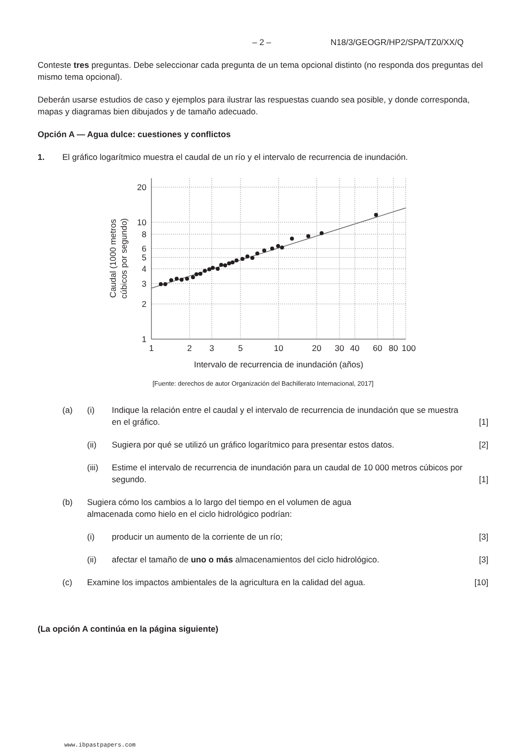– 2 – N18/3/GEOGR/HP2/SPA/TZ0/XX/Q
Conteste tres preguntas. Debe seleccionar cada pregunta de un tema opcional distinto (no responda dos preguntas del mismo tema opcional).
Deberán usarse estudios de caso y ejemplos para ilustrar las respuestas cuando sea posible, y donde corresponda, mapas y diagramas bien dibujados y de tamaño adecuado.
Opción A — Agua dulce: cuestiones y conflictos
1. El gráfico logarítmico muestra el caudal de un río y el intervalo de recurrencia de inundación.
20
10
8
6
5
4
3
2
1
1
2
3
5
10
20
30
40
60
80
100
Intervalo de recurrencia de inundación (años)
Caudal (1000 metros
cúbicos por segundo)
[Fuente: derechos de autor Organización del Bachillerato Internacional, 2017]
(a) (i) Indique la relación entre el caudal y el intervalo de recurrencia de inundación que se muestra en el gráfico. [1]
(ii) Sugiera por qué se utilizó un gráfico logarítmico para presentar estos datos. [2]
(iii) Estime el intervalo de recurrencia de inundación para un caudal de 10 000 metros cúbicos por segundo. [1]
(b) Sugiera cómo los cambios a lo largo del tiempo en el volumen de agua almacenada como hielo en el ciclo hidrológico podrían:
(i) producir un aumento de la corriente de un río; [3]
(ii) afectar el tamaño de uno o más almacenamientos del ciclo hidrológico. [3]
(c) Examine los impactos ambientales de la agricultura en la calidad del agua. [10]
(La opción A continúa en la página siguiente)
www.ibpastpapers.com